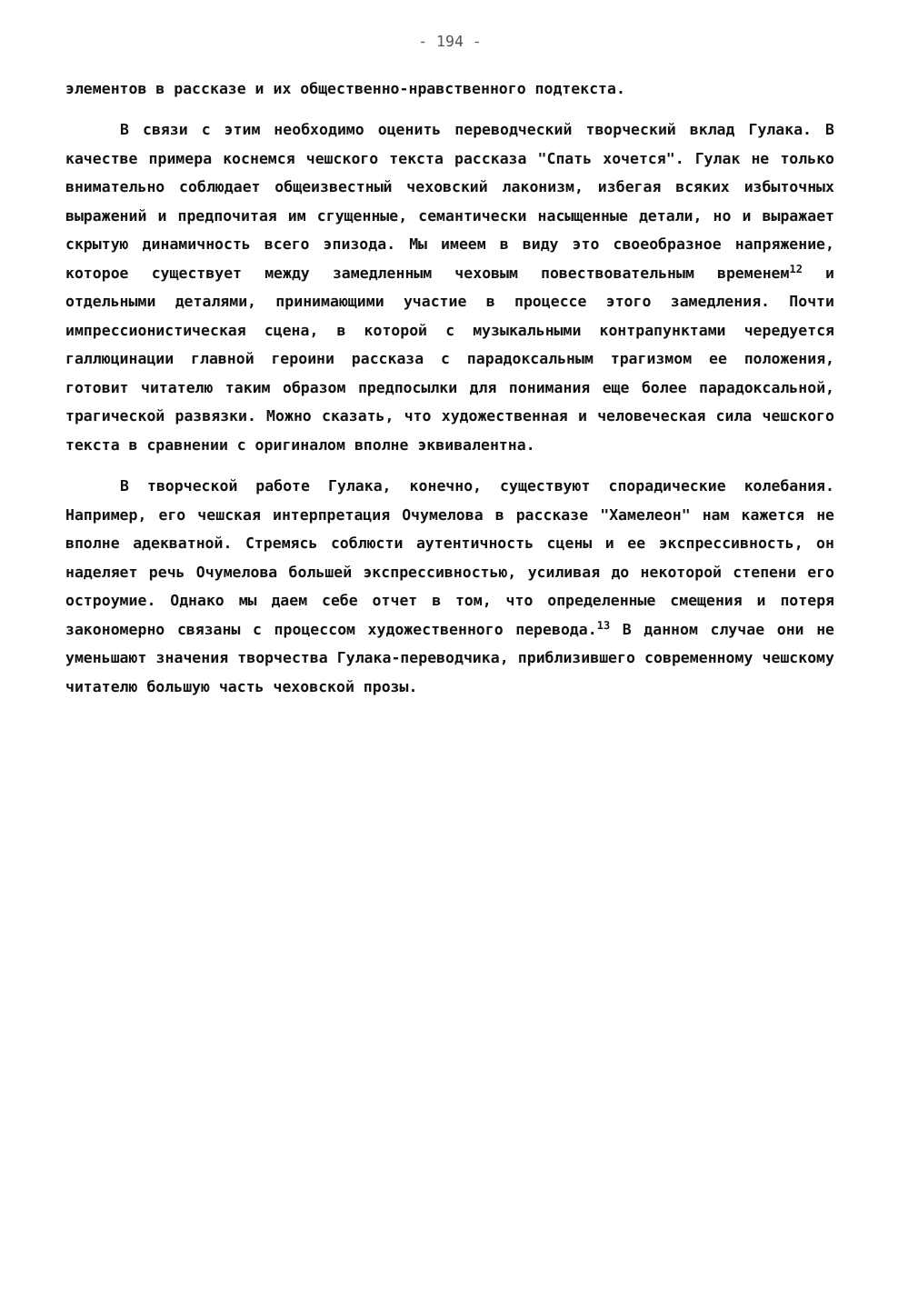- 194 -
элементов в рассказе и их общественно-нравственного подтекста.
В связи с этим необходимо оценить переводческий творческий вклад Гулака. В качестве примера коснемся чешского текста рассказа "Спать хочется". Гулак не только внимательно соблюдает общеизвестный чеховский лаконизм, избегая всяких избыточных выражений и предпочитая им сгущенные, семантически насыщенные детали, но и выражает скрытую динамичность всего эпизода. Мы имеем в виду это своеобразное напряжение, которое существует между замедленным чеховым повествовательным временем<sup>12</sup> и отдельными деталями, принимающими участие в процессе этого замедления. Почти импрессионистическая сцена, в которой с музыкальными контрапунктами чередуется галлюцинации главной героини рассказа с парадоксальным трагизмом ее положения, готовит читателю таким образом предпосылки для понимания еще более парадоксальной, трагической развязки. Можно сказать, что художественная и человеческая сила чешского текста в сравнении с оригиналом вполне эквивалентна.
В творческой работе Гулака, конечно, существуют спорадические колебания. Например, его чешская интерпретация Очумелова в рассказе "Хамелеон" нам кажется не вполне адекватной. Стремясь соблюсти аутентичность сцены и ее экспрессивность, он наделяет речь Очумелова большей экспрессивностью, усиливая до некоторой степени его остроумие. Однако мы даем себе отчет в том, что определенные смещения и потеря закономерно связаны с процессом художественного перевода.<sup>13</sup> В данном случае они не уменьшают значения творчества Гулака-переводчика, приблизившего современному чешскому читателю большую часть чеховской прозы.